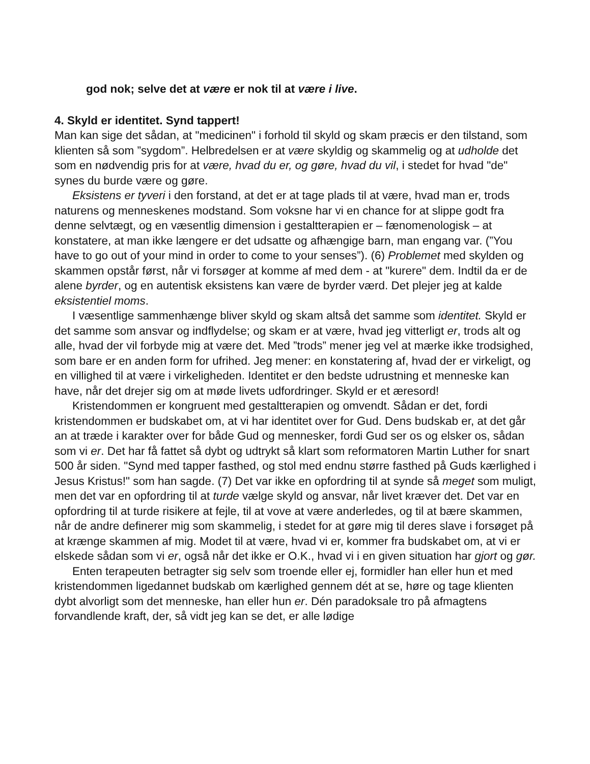god nok; selve det at være er nok til at være i live.
4. Skyld er identitet. Synd tappert!
Man kan sige det sådan, at "medicinen" i forhold til skyld og skam præcis er den tilstand, som klienten så som ”sygdom”. Helbredelsen er at være skyldig og skammelig og at udholde det som en nødvendig pris for at være, hvad du er, og gøre, hvad du vil, i stedet for hvad "de" synes du burde være og gøre.
Eksistens er tyveri i den forstand, at det er at tage plads til at være, hvad man er, trods naturens og menneskenes modstand. Som voksne har vi en chance for at slippe godt fra denne selvtægt, og en væsentlig dimension i gestaltterapien er – fænomenologisk – at konstatere, at man ikke længere er det udsatte og afhængige barn, man engang var. (”You have to go out of your mind in order to come to your senses”). (6) Problemet med skylden og skammen opstår først, når vi forsøger at komme af med dem - at "kurere" dem. Indtil da er de alene byrder, og en autentisk eksistens kan være de byrder værd. Det plejer jeg at kalde eksistentiel moms.
I væsentlige sammenhænge bliver skyld og skam altså det samme som identitet. Skyld er det samme som ansvar og indflydelse; og skam er at være, hvad jeg vitterligt er, trods alt og alle, hvad der vil forbyde mig at være det. Med ”trods” mener jeg vel at mærke ikke trodsighed, som bare er en anden form for ufrihed. Jeg mener: en konstatering af, hvad der er virkeligt, og en villighed til at være i virkeligheden. Identitet er den bedste udrustning et menneske kan have, når det drejer sig om at møde livets udfordringer. Skyld er et æresord!
Kristendommen er kongruent med gestaltterapien og omvendt. Sådan er det, fordi kristendommen er budskabet om, at vi har identitet over for Gud. Dens budskab er, at det går an at træde i karakter over for både Gud og mennesker, fordi Gud ser os og elsker os, sådan som vi er. Det har få fattet så dybt og udtrykt så klart som reformatoren Martin Luther for snart 500 år siden. "Synd med tapper fasthed, og stol med endnu større fasthed på Guds kærlighed i Jesus Kristus!" som han sagde. (7) Det var ikke en opfordring til at synde så meget som muligt, men det var en opfordring til at turde vælge skyld og ansvar, når livet kræver det. Det var en opfordring til at turde risikere at fejle, til at vove at være anderledes, og til at bære skammen, når de andre definerer mig som skammelig, i stedet for at gøre mig til deres slave i forsøget på at krænge skammen af mig. Modet til at være, hvad vi er, kommer fra budskabet om, at vi er elskede sådan som vi er, også når det ikke er O.K., hvad vi i en given situation har gjort og gør.
Enten terapeuten betragter sig selv som troende eller ej, formidler han eller hun et med kristendommen ligedannet budskab om kærlighed gennem dét at se, høre og tage klienten dybt alvorligt som det menneske, han eller hun er. Dén paradoksale tro på afmagtens forvandlende kraft, der, så vidt jeg kan se det, er alle lødige